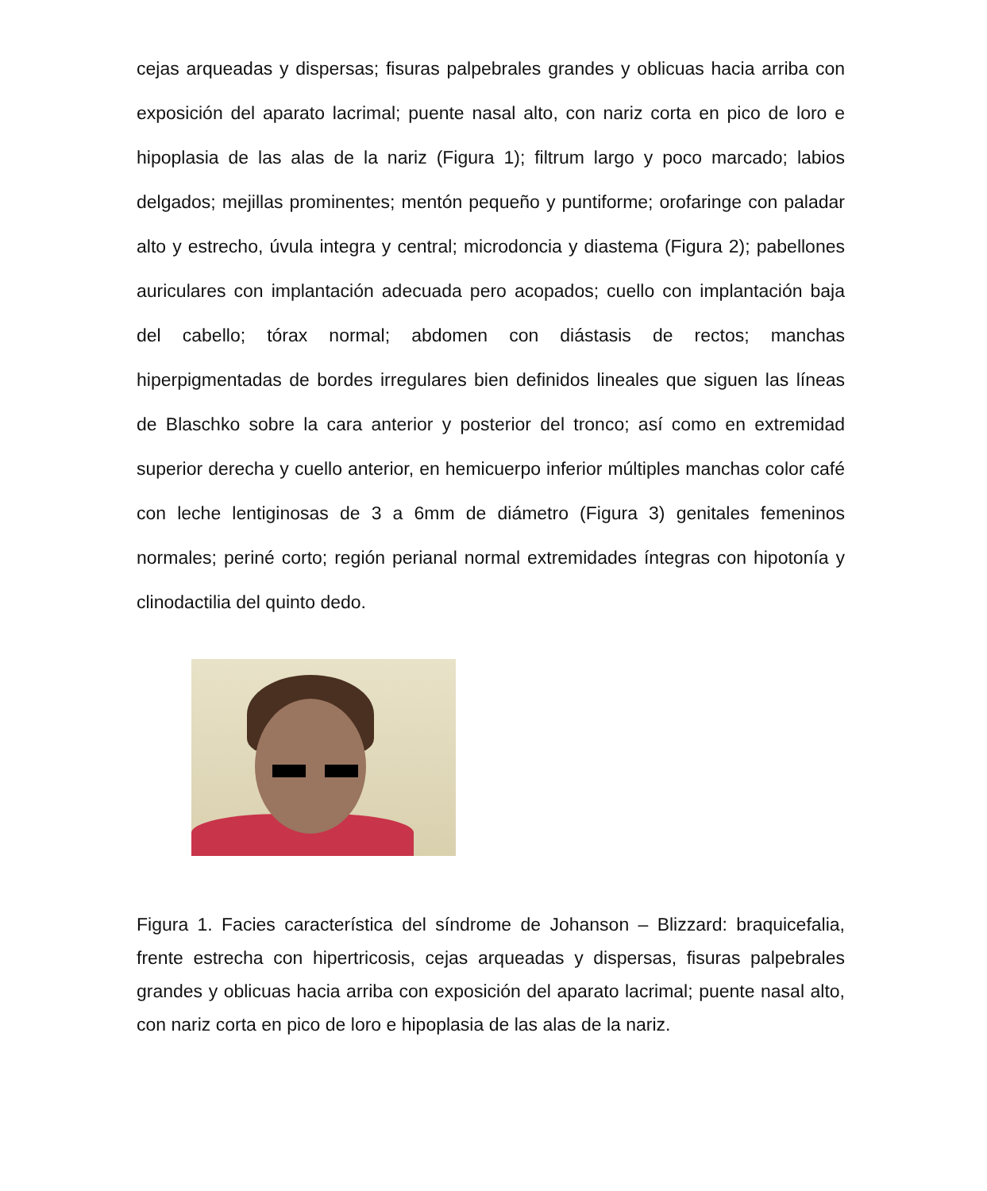cejas arqueadas y dispersas; fisuras palpebrales grandes y oblicuas hacia arriba con exposición del aparato lacrimal; puente nasal alto, con nariz corta en pico de loro e hipoplasia de las alas de la nariz (Figura 1); filtrum largo y poco marcado; labios delgados; mejillas prominentes; mentón pequeño y puntiforme; orofaringe con paladar alto y estrecho, úvula integra y central; microdoncia y diastema (Figura 2); pabellones auriculares con implantación adecuada pero acopados; cuello con implantación baja del cabello; tórax normal; abdomen con diástasis de rectos; manchas hiperpigmentadas de bordes irregulares bien definidos lineales que siguen las líneas de Blaschko sobre la cara anterior y posterior del tronco; así como en extremidad superior derecha y cuello anterior, en hemicuerpo inferior múltiples manchas color café con leche lentiginosas de 3 a 6mm de diámetro (Figura 3) genitales femeninos normales; periné corto; región perianal normal extremidades íntegras con hipotonía y clinodactilia del quinto dedo.
Figura 1. Facies característica del síndrome de Johanson – Blizzard: braquicefalia, frente estrecha con hipertricosis, cejas arqueadas y dispersas, fisuras palpebrales grandes y oblicuas hacia arriba con exposición del aparato lacrimal; puente nasal alto, con nariz corta en pico de loro e hipoplasia de las alas de la nariz.